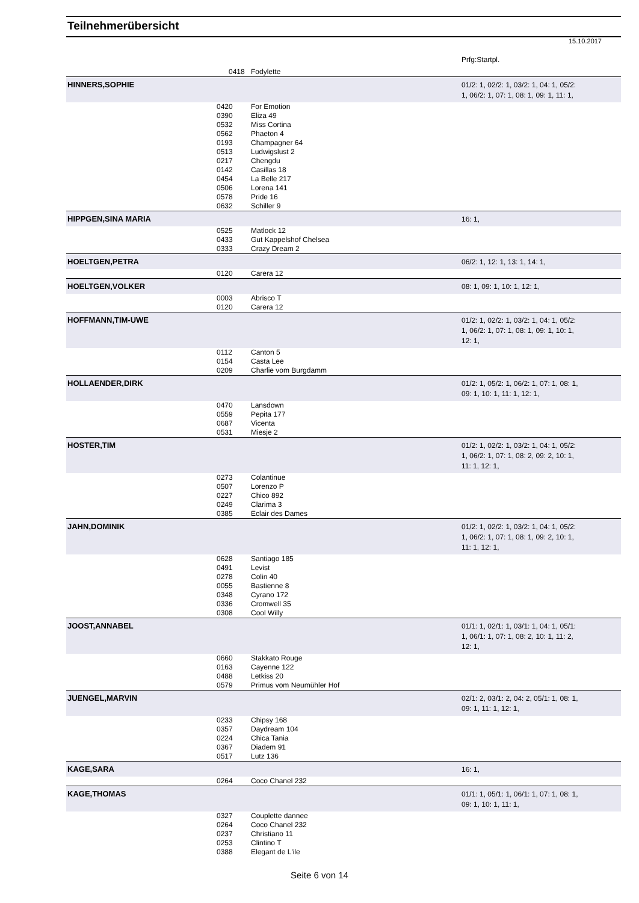Teilnehmerübersicht
15.10.2017
Prfg:Startpl.
| | 0418 | Fodylette | |
| HINNERS,SOPHIE | | | 01/2: 1, 02/2: 1, 03/2: 1, 04: 1, 05/2: 1, 06/2: 1, 07: 1, 08: 1, 09: 1, 11: 1, |
| | 0420 0390 0532 0562 0193 0513 0217 0142 0454 0506 0578 0632 | For Emotion Eliza 49 Miss Cortina Phaeton 4 Champagner 64 Ludwigslust 2 Chengdu Casillas 18 La Belle 217 Lorena 141 Pride 16 Schiller 9 | |
| HIPPGEN,SINA MARIA | | | 16: 1, |
| | 0525 0433 0333 | Matlock 12 Gut Kappelshof Chelsea Crazy Dream 2 | |
| HOELTGEN,PETRA | | | 06/2: 1, 12: 1, 13: 1, 14: 1, |
| | 0120 | Carera 12 | |
| HOELTGEN,VOLKER | | | 08: 1, 09: 1, 10: 1, 12: 1, |
| | 0003 0120 | Abrisco T Carera 12 | |
| HOFFMANN,TIM-UWE | | | 01/2: 1, 02/2: 1, 03/2: 1, 04: 1, 05/2: 1, 06/2: 1, 07: 1, 08: 1, 09: 1, 10: 1, 12: 1, |
| | 0112 0154 0209 | Canton 5 Casta Lee Charlie vom Burgdamm | |
| HOLLAENDER,DIRK | | | 01/2: 1, 05/2: 1, 06/2: 1, 07: 1, 08: 1, 09: 1, 10: 1, 11: 1, 12: 1, |
| | 0470 0559 0687 0531 | Lansdown Pepita 177 Vicenta Miesje 2 | |
| HOSTER,TIM | | | 01/2: 1, 02/2: 1, 03/2: 1, 04: 1, 05/2: 1, 06/2: 1, 07: 1, 08: 2, 09: 2, 10: 1, 11: 1, 12: 1, |
| | 0273 0507 0227 0249 0385 | Colantinue Lorenzo P Chico 892 Clarima 3 Eclair des Dames | |
| JAHN,DOMINIK | | | 01/2: 1, 02/2: 1, 03/2: 1, 04: 1, 05/2: 1, 06/2: 1, 07: 1, 08: 1, 09: 2, 10: 1, 11: 1, 12: 1, |
| | 0628 0491 0278 0055 0348 0336 0308 | Santiago 185 Levist Colin 40 Bastienne 8 Cyrano 172 Cromwell 35 Cool Willy | |
| JOOST,ANNABEL | | | 01/1: 1, 02/1: 1, 03/1: 1, 04: 1, 05/1: 1, 06/1: 1, 07: 1, 08: 2, 10: 1, 11: 2, 12: 1, |
| | 0660 0163 0488 0579 | Stakkato Rouge Cayenne 122 Letkiss 20 Primus vom Neumühler Hof | |
| JUENGEL,MARVIN | | | 02/1: 2, 03/1: 2, 04: 2, 05/1: 1, 08: 1, 09: 1, 11: 1, 12: 1, |
| | 0233 0357 0224 0367 0517 | Chipsy 168 Daydream 104 Chica Tania Diadem 91 Lutz 136 | |
| KAGE,SARA | | | 16: 1, |
| | 0264 | Coco Chanel 232 | |
| KAGE,THOMAS | | | 01/1: 1, 05/1: 1, 06/1: 1, 07: 1, 08: 1, 09: 1, 10: 1, 11: 1, |
| | 0327 0264 0237 0253 0388 | Couplette dannee Coco Chanel 232 Christiano 11 Clintino T Elegant de L'ile | |
Seite 6 von 14